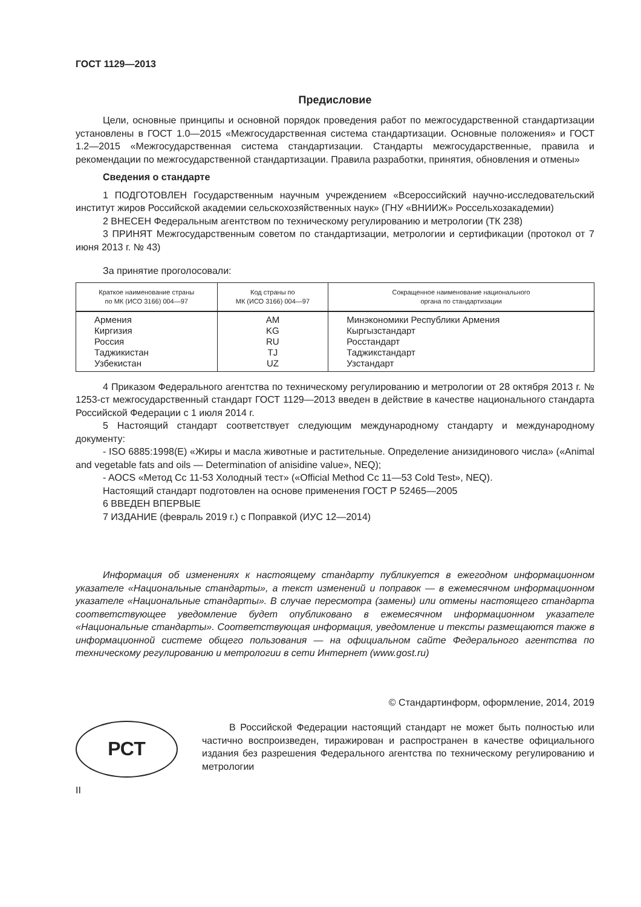ГОСТ 1129—2013
Предисловие
Цели, основные принципы и основной порядок проведения работ по межгосударственной стандартизации установлены в ГОСТ 1.0—2015 «Межгосударственная система стандартизации. Основные положения» и ГОСТ 1.2—2015 «Межгосударственная система стандартизации. Стандарты межгосударственные, правила и рекомендации по межгосударственной стандартизации. Правила разработки, принятия, обновления и отмены»
Сведения о стандарте
1 ПОДГОТОВЛЕН Государственным научным учреждением «Всероссийский научно-исследовательский институт жиров Российской академии сельскохозяйственных наук» (ГНУ «ВНИИЖ» Россельхозакадемии)
2 ВНЕСЕН Федеральным агентством по техническому регулированию и метрологии (ТК 238)
3 ПРИНЯТ Межгосударственным советом по стандартизации, метрологии и сертификации (протокол от 7 июня 2013 г. № 43)
За принятие проголосовали:
| Краткое наименование страны по МК (ИСО 3166) 004—97 | Код страны по МК (ИСО 3166) 004—97 | Сокращенное наименование национального органа по стандартизации |
| --- | --- | --- |
| Армения Киргизия Россия Таджикистан Узбекистан | AM KG RU TJ UZ | Минэкономики Республики Армения Кыргызстандарт Росстандарт Таджикстандарт Узстандарт |
4 Приказом Федерального агентства по техническому регулированию и метрологии от 28 октября 2013 г. № 1253-ст межгосударственный стандарт ГОСТ 1129—2013 введен в действие в качестве национального стандарта Российской Федерации с 1 июля 2014 г.
5 Настоящий стандарт соответствует следующим международному стандарту и международному документу:
- ISO 6885:1998(E) «Жиры и масла животные и растительные. Определение анизидинового числа» («Animal and vegetable fats and oils — Determination of anisidine value», NEQ);
- AOCS «Метод Cc 11-53 Холодный тест» («Official Method Cc 11—53 Cold Test», NEQ).
Настоящий стандарт подготовлен на основе применения ГОСТ Р 52465—2005
6 ВВЕДЕН ВПЕРВЫЕ
7 ИЗДАНИЕ (февраль 2019 г.) с Поправкой (ИУС 12—2014)
Информация об изменениях к настоящему стандарту публикуется в ежегодном информационном указателе «Национальные стандарты», а текст изменений и поправок — в ежемесячном информационном указателе «Национальные стандарты». В случае пересмотра (замены) или отмены настоящего стандарта соответствующее уведомление будет опубликовано в ежемесячном информационном указателе «Национальные стандарты». Соответствующая информация, уведомление и тексты размещаются также в информационной системе общего пользования — на официальном сайте Федерального агентства по техническому регулированию и метрологии в сети Интернет (www.gost.ru)
© Стандартинформ, оформление, 2014, 2019
РСТ
В Российской Федерации настоящий стандарт не может быть полностью или частично воспроизведен, тиражирован и распространен в качестве официального издания без разрешения Федерального агентства по техническому регулированию и метрологии
II